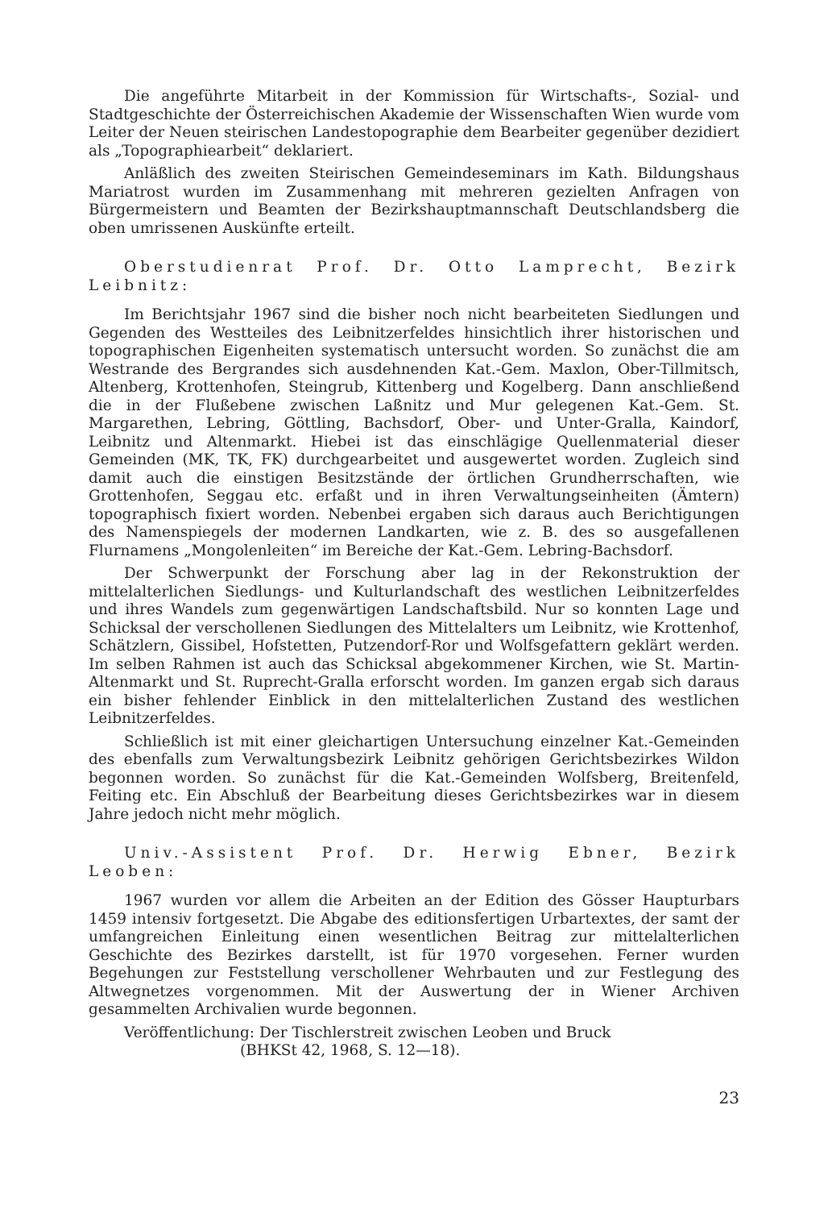Die angeführte Mitarbeit in der Kommission für Wirtschafts-, Sozial- und Stadtgeschichte der Österreichischen Akademie der Wissenschaften Wien wurde vom Leiter der Neuen steirischen Landestopographie dem Bearbeiter gegenüber dezidiert als „Topographiearbeit“ deklariert.
Anläßlich des zweiten Steirischen Gemeindeseminars im Kath. Bildungshaus Mariatrost wurden im Zusammenhang mit mehreren gezielten Anfragen von Bürgermeistern und Beamten der Bezirkshauptmannschaft Deutschlandsberg die oben umrissenen Auskünfte erteilt.
Oberstudienrat Prof. Dr. Otto Lamprecht, Bezirk Leibnitz:
Im Berichtsjahr 1967 sind die bisher noch nicht bearbeiteten Siedlungen und Gegenden des Westteiles des Leibnitzerfeldes hinsichtlich ihrer historischen und topographischen Eigenheiten systematisch untersucht worden. So zunächst die am Westrande des Bergrandes sich ausdehnenden Kat.-Gem. Maxlon, Ober-Tillmitsch, Altenberg, Krottenhofen, Steingrub, Kittenberg und Kogelberg. Dann anschließend die in der Flußebene zwischen Laßnitz und Mur gelegenen Kat.-Gem. St. Margarethen, Lebring, Göttling, Bachsdorf, Ober- und Unter-Gralla, Kaindorf, Leibnitz und Altenmarkt. Hiebei ist das einschlägige Quellenmaterial dieser Gemeinden (MK, TK, FK) durchgearbeitet und ausgewertet worden. Zugleich sind damit auch die einstigen Besitzstände der örtlichen Grundherrschaften, wie Grottenhofen, Seggau etc. erfaßt und in ihren Verwaltungseinheiten (Ämtern) topographisch fixiert worden. Nebenbei ergaben sich daraus auch Berichtigungen des Namenspiegels der modernen Landkarten, wie z. B. des so ausgefallenen Flurnamens „Mongolenleiten“ im Bereiche der Kat.-Gem. Lebring-Bachsdorf.
Der Schwerpunkt der Forschung aber lag in der Rekonstruktion der mittelalterlichen Siedlungs- und Kulturlandschaft des westlichen Leibnitzerfeldes und ihres Wandels zum gegenwärtigen Landschaftsbild. Nur so konnten Lage und Schicksal der verschollenen Siedlungen des Mittelalters um Leibnitz, wie Krottenhof, Schätzlern, Gissibel, Hofstetten, Putzendorf-Ror und Wolfsgefattern geklärt werden. Im selben Rahmen ist auch das Schicksal abgekommener Kirchen, wie St. Martin-Altenmarkt und St. Ruprecht-Gralla erforscht worden. Im ganzen ergab sich daraus ein bisher fehlender Einblick in den mittelalterlichen Zustand des westlichen Leibnitzerfeldes.
Schließlich ist mit einer gleichartigen Untersuchung einzelner Kat.-Gemeinden des ebenfalls zum Verwaltungsbezirk Leibnitz gehörigen Gerichtsbezirkes Wildon begonnen worden. So zunächst für die Kat.-Gemeinden Wolfsberg, Breitenfeld, Feiting etc. Ein Abschluß der Bearbeitung dieses Gerichtsbezirkes war in diesem Jahre jedoch nicht mehr möglich.
Univ.-Assistent Prof. Dr. Herwig Ebner, Bezirk Leoben:
1967 wurden vor allem die Arbeiten an der Edition des Gösser Haupturbars 1459 intensiv fortgesetzt. Die Abgabe des editionsfertigen Urbartextes, der samt der umfangreichen Einleitung einen wesentlichen Beitrag zur mittelalterlichen Geschichte des Bezirkes darstellt, ist für 1970 vorgesehen. Ferner wurden Begehungen zur Feststellung verschollener Wehrbauten und zur Festlegung des Altwegnetzes vorgenommen. Mit der Auswertung der in Wiener Archiven gesammelten Archivalien wurde begonnen.
Veröffentlichung: Der Tischlerstreit zwischen Leoben und Bruck
(BHKSt 42, 1968, S. 12—18).
23